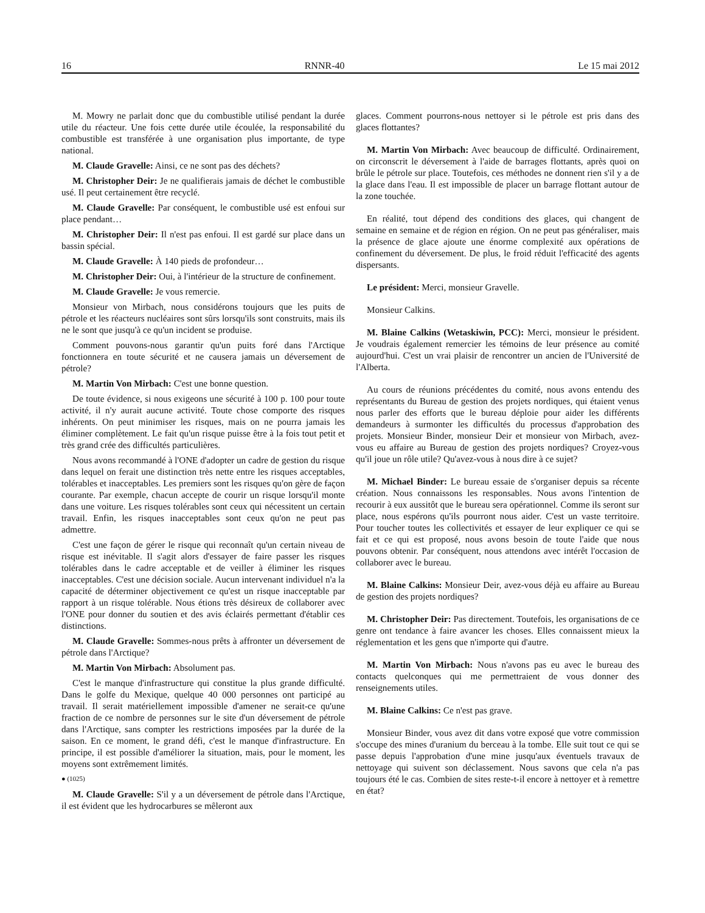16 RNNR-40 Le 15 mai 2012
M. Mowry ne parlait donc que du combustible utilisé pendant la durée utile du réacteur. Une fois cette durée utile écoulée, la responsabilité du combustible est transférée à une organisation plus importante, de type national.
M. Claude Gravelle: Ainsi, ce ne sont pas des déchets?
M. Christopher Deir: Je ne qualifierais jamais de déchet le combustible usé. Il peut certainement être recyclé.
M. Claude Gravelle: Par conséquent, le combustible usé est enfoui sur place pendant…
M. Christopher Deir: Il n'est pas enfoui. Il est gardé sur place dans un bassin spécial.
M. Claude Gravelle: À 140 pieds de profondeur…
M. Christopher Deir: Oui, à l'intérieur de la structure de confinement.
M. Claude Gravelle: Je vous remercie.
Monsieur von Mirbach, nous considérons toujours que les puits de pétrole et les réacteurs nucléaires sont sûrs lorsqu'ils sont construits, mais ils ne le sont que jusqu'à ce qu'un incident se produise.
Comment pouvons-nous garantir qu'un puits foré dans l'Arctique fonctionnera en toute sécurité et ne causera jamais un déversement de pétrole?
M. Martin Von Mirbach: C'est une bonne question.
De toute évidence, si nous exigeons une sécurité à 100 p. 100 pour toute activité, il n'y aurait aucune activité. Toute chose comporte des risques inhérents. On peut minimiser les risques, mais on ne pourra jamais les éliminer complètement. Le fait qu'un risque puisse être à la fois tout petit et très grand crée des difficultés particulières.
Nous avons recommandé à l'ONE d'adopter un cadre de gestion du risque dans lequel on ferait une distinction très nette entre les risques acceptables, tolérables et inacceptables. Les premiers sont les risques qu'on gère de façon courante. Par exemple, chacun accepte de courir un risque lorsqu'il monte dans une voiture. Les risques tolérables sont ceux qui nécessitent un certain travail. Enfin, les risques inacceptables sont ceux qu'on ne peut pas admettre.
C'est une façon de gérer le risque qui reconnaît qu'un certain niveau de risque est inévitable. Il s'agit alors d'essayer de faire passer les risques tolérables dans le cadre acceptable et de veiller à éliminer les risques inacceptables. C'est une décision sociale. Aucun intervenant individuel n'a la capacité de déterminer objectivement ce qu'est un risque inacceptable par rapport à un risque tolérable. Nous étions très désireux de collaborer avec l'ONE pour donner du soutien et des avis éclairés permettant d'établir ces distinctions.
M. Claude Gravelle: Sommes-nous prêts à affronter un déversement de pétrole dans l'Arctique?
M. Martin Von Mirbach: Absolument pas.
C'est le manque d'infrastructure qui constitue la plus grande difficulté. Dans le golfe du Mexique, quelque 40 000 personnes ont participé au travail. Il serait matériellement impossible d'amener ne serait-ce qu'une fraction de ce nombre de personnes sur le site d'un déversement de pétrole dans l'Arctique, sans compter les restrictions imposées par la durée de la saison. En ce moment, le grand défi, c'est le manque d'infrastructure. En principe, il est possible d'améliorer la situation, mais, pour le moment, les moyens sont extrêmement limités.
● (1025)
M. Claude Gravelle: S'il y a un déversement de pétrole dans l'Arctique, il est évident que les hydrocarbures se mêleront aux
glaces. Comment pourrons-nous nettoyer si le pétrole est pris dans des glaces flottantes?
M. Martin Von Mirbach: Avec beaucoup de difficulté. Ordinairement, on circonscrit le déversement à l'aide de barrages flottants, après quoi on brûle le pétrole sur place. Toutefois, ces méthodes ne donnent rien s'il y a de la glace dans l'eau. Il est impossible de placer un barrage flottant autour de la zone touchée.
En réalité, tout dépend des conditions des glaces, qui changent de semaine en semaine et de région en région. On ne peut pas généraliser, mais la présence de glace ajoute une énorme complexité aux opérations de confinement du déversement. De plus, le froid réduit l'efficacité des agents dispersants.
Le président: Merci, monsieur Gravelle.
Monsieur Calkins.
M. Blaine Calkins (Wetaskiwin, PCC): Merci, monsieur le président. Je voudrais également remercier les témoins de leur présence au comité aujourd'hui. C'est un vrai plaisir de rencontrer un ancien de l'Université de l'Alberta.
Au cours de réunions précédentes du comité, nous avons entendu des représentants du Bureau de gestion des projets nordiques, qui étaient venus nous parler des efforts que le bureau déploie pour aider les différents demandeurs à surmonter les difficultés du processus d'approbation des projets. Monsieur Binder, monsieur Deir et monsieur von Mirbach, avez-vous eu affaire au Bureau de gestion des projets nordiques? Croyez-vous qu'il joue un rôle utile? Qu'avez-vous à nous dire à ce sujet?
M. Michael Binder: Le bureau essaie de s'organiser depuis sa récente création. Nous connaissons les responsables. Nous avons l'intention de recourir à eux aussitôt que le bureau sera opérationnel. Comme ils seront sur place, nous espérons qu'ils pourront nous aider. C'est un vaste territoire. Pour toucher toutes les collectivités et essayer de leur expliquer ce qui se fait et ce qui est proposé, nous avons besoin de toute l'aide que nous pouvons obtenir. Par conséquent, nous attendons avec intérêt l'occasion de collaborer avec le bureau.
M. Blaine Calkins: Monsieur Deir, avez-vous déjà eu affaire au Bureau de gestion des projets nordiques?
M. Christopher Deir: Pas directement. Toutefois, les organisations de ce genre ont tendance à faire avancer les choses. Elles connaissent mieux la réglementation et les gens que n'importe qui d'autre.
M. Martin Von Mirbach: Nous n'avons pas eu avec le bureau des contacts quelconques qui me permettraient de vous donner des renseignements utiles.
M. Blaine Calkins: Ce n'est pas grave.
Monsieur Binder, vous avez dit dans votre exposé que votre commission s'occupe des mines d'uranium du berceau à la tombe. Elle suit tout ce qui se passe depuis l'approbation d'une mine jusqu'aux éventuels travaux de nettoyage qui suivent son déclassement. Nous savons que cela n'a pas toujours été le cas. Combien de sites reste-t-il encore à nettoyer et à remettre en état?